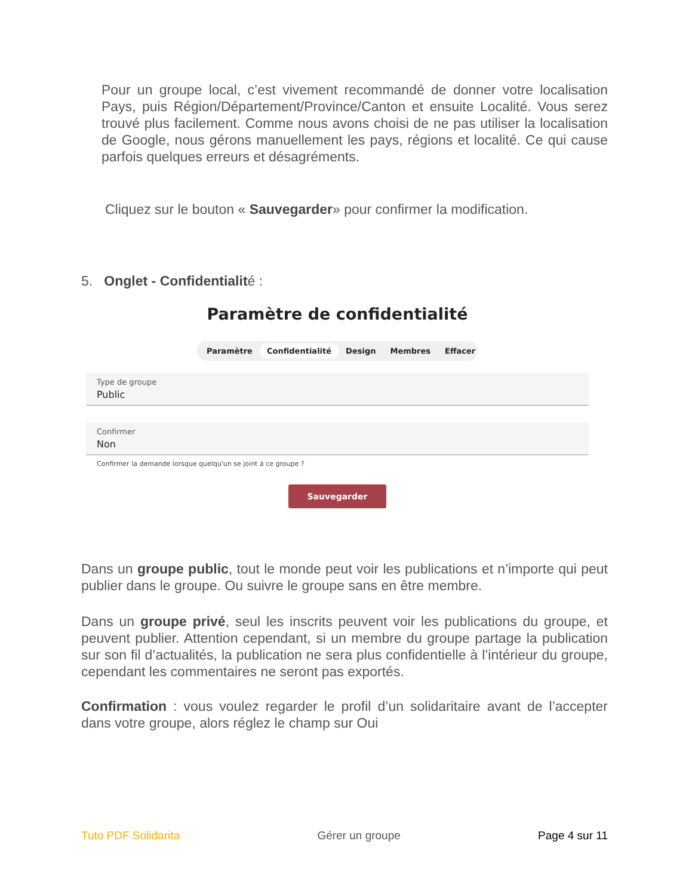Pour un groupe local, c’est vivement recommandé de donner votre localisation Pays, puis Région/Département/Province/Canton et ensuite Localité. Vous serez trouvé plus facilement. Comme nous avons choisi de ne pas utiliser la localisation de Google, nous gérons manuellement les pays, régions et localité. Ce qui cause parfois quelques erreurs et désagréments.
Cliquez sur le bouton « Sauvegarder» pour confirmer la modification.
5. Onglet - Confidentialité :
Paramètre de confidentialité
Paramètre Confidentialité Design Membres Effacer
Type de groupe
Public
Confirmer
Non
Confirmer la demande lorsque quelqu'un se joint à ce groupe ?
Sauvegarder
Dans un groupe public, tout le monde peut voir les publications et n’importe qui peut publier dans le groupe. Ou suivre le groupe sans en être membre.
Dans un groupe privé, seul les inscrits peuvent voir les publications du groupe, et peuvent publier. Attention cependant, si un membre du groupe partage la publication sur son fil d’actualités, la publication ne sera plus confidentielle à l’intérieur du groupe, cependant les commentaires ne seront pas exportés.
Confirmation : vous voulez regarder le profil d’un solidaritaire avant de l’accepter dans votre groupe, alors réglez le champ sur Oui
Tuto PDF Solidarita Gérer un groupe Page 4 sur 11